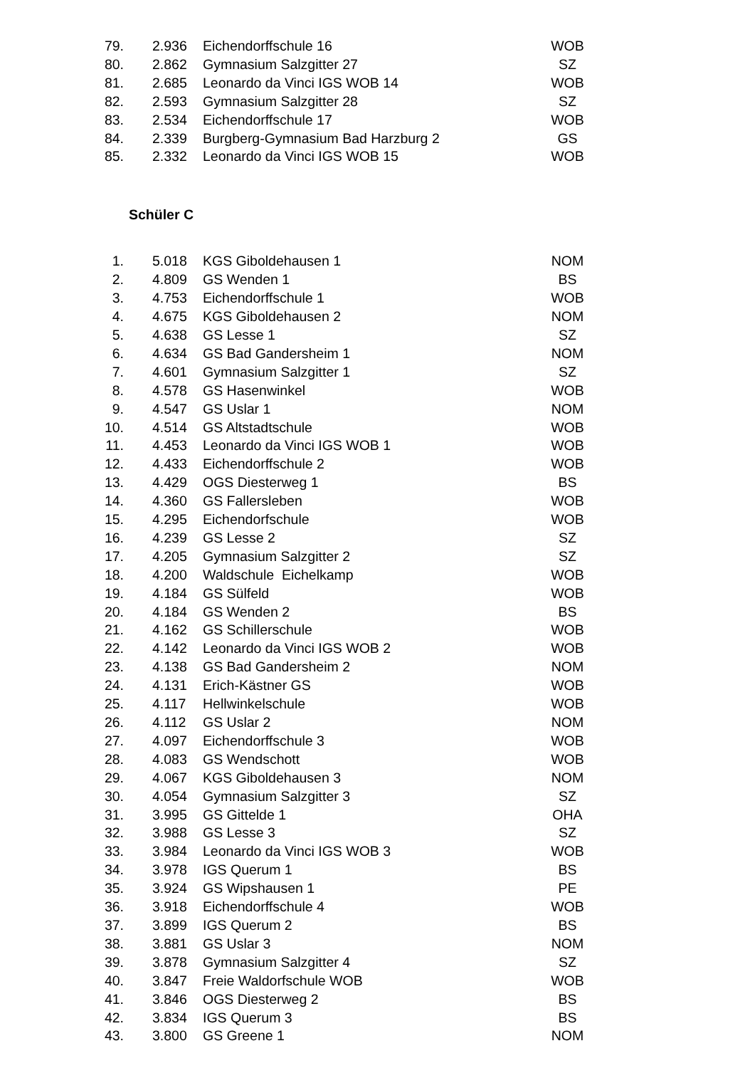| 79. | | 2.936 | Eichendorffschule 16 | WOB |
| 80. | | 2.862 | Gymnasium Salzgitter 27 | SZ |
| 81. | | 2.685 | Leonardo da Vinci IGS WOB 14 | WOB |
| 82. | | 2.593 | Gymnasium Salzgitter 28 | SZ |
| 83. | | 2.534 | Eichendorffschule 17 | WOB |
| 84. | | 2.339 | Burgberg-Gymnasium Bad Harzburg 2 | GS |
| 85. | | 2.332 | Leonardo da Vinci IGS WOB 15 | WOB |
Schüler C
| 1. | | 5.018 | KGS Giboldehausen 1 | NOM |
| 2. | | 4.809 | GS Wenden 1 | BS |
| 3. | | 4.753 | Eichendorffschule 1 | WOB |
| 4. | | 4.675 | KGS Giboldehausen 2 | NOM |
| 5. | | 4.638 | GS Lesse 1 | SZ |
| 6. | | 4.634 | GS Bad Gandersheim 1 | NOM |
| 7. | | 4.601 | Gymnasium Salzgitter 1 | SZ |
| 8. | | 4.578 | GS Hasenwinkel | WOB |
| 9. | | 4.547 | GS Uslar 1 | NOM |
| 10. | | 4.514 | GS Altstadtschule | WOB |
| 11. | | 4.453 | Leonardo da Vinci IGS WOB 1 | WOB |
| 12. | | 4.433 | Eichendorffschule 2 | WOB |
| 13. | | 4.429 | OGS Diesterweg 1 | BS |
| 14. | | 4.360 | GS Fallersleben | WOB |
| 15. | | 4.295 | Eichendorfschule | WOB |
| 16. | | 4.239 | GS Lesse 2 | SZ |
| 17. | | 4.205 | Gymnasium Salzgitter 2 | SZ |
| 18. | | 4.200 | Waldschule Eichelkamp | WOB |
| 19. | | 4.184 | GS Sülfeld | WOB |
| 20. | | 4.184 | GS Wenden 2 | BS |
| 21. | | 4.162 | GS Schillerschule | WOB |
| 22. | | 4.142 | Leonardo da Vinci IGS WOB 2 | WOB |
| 23. | | 4.138 | GS Bad Gandersheim 2 | NOM |
| 24. | | 4.131 | Erich-Kästner GS | WOB |
| 25. | | 4.117 | Hellwinkelschule | WOB |
| 26. | | 4.112 | GS Uslar 2 | NOM |
| 27. | | 4.097 | Eichendorffschule 3 | WOB |
| 28. | | 4.083 | GS Wendschott | WOB |
| 29. | | 4.067 | KGS Giboldehausen 3 | NOM |
| 30. | | 4.054 | Gymnasium Salzgitter 3 | SZ |
| 31. | | 3.995 | GS Gittelde 1 | OHA |
| 32. | | 3.988 | GS Lesse 3 | SZ |
| 33. | | 3.984 | Leonardo da Vinci IGS WOB 3 | WOB |
| 34. | | 3.978 | IGS Querum 1 | BS |
| 35. | | 3.924 | GS Wipshausen 1 | PE |
| 36. | | 3.918 | Eichendorffschule 4 | WOB |
| 37. | | 3.899 | IGS Querum 2 | BS |
| 38. | | 3.881 | GS Uslar 3 | NOM |
| 39. | | 3.878 | Gymnasium Salzgitter 4 | SZ |
| 40. | | 3.847 | Freie Waldorfschule WOB | WOB |
| 41. | | 3.846 | OGS Diesterweg 2 | BS |
| 42. | | 3.834 | IGS Querum 3 | BS |
| 43. | | 3.800 | GS Greene 1 | NOM |